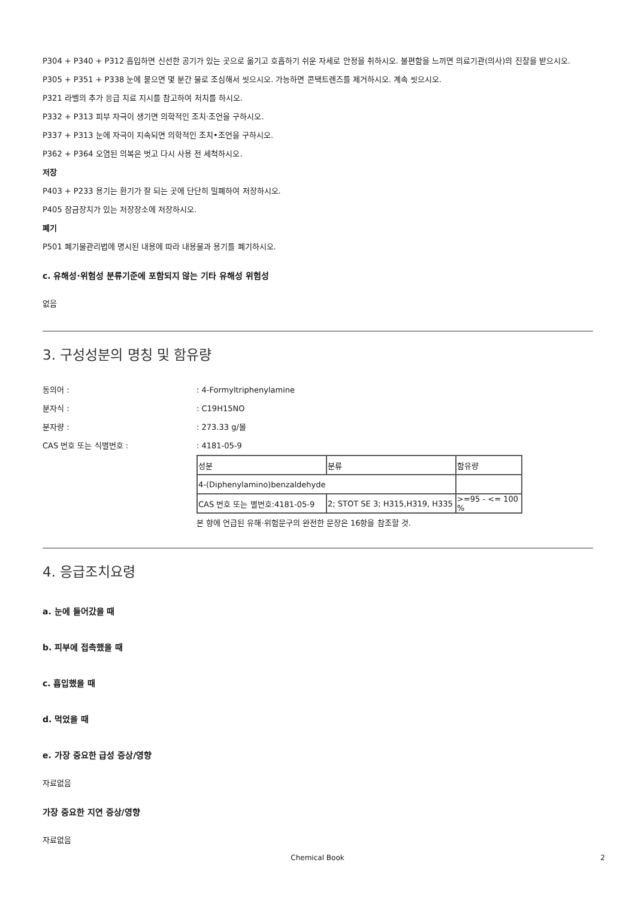P304 + P340 + P312 흡입하면 신선한 공기가 있는 곳으로 옮기고 호흡하기 쉬운 자세로 안정을 취하시오. 불편함을 느끼면 의료기관(의사)의 진찰을 받으시오.
P305 + P351 + P338 눈에 묻으면 몇 분간 물로 조심해서 씻으시오. 가능하면 콘택트렌즈를 제거하시오. 계속 씻으시오.
P321 라벨의 추가 응급 치료 지시를 참고하여 처치를 하시오.
P332 + P313 피부 자극이 생기면 의학적인 조치·조언을 구하시오.
P337 + P313 눈에 자극이 지속되면 의학적인 조치•조언을 구하시오.
P362 + P364 오염된 의복은 벗고 다시 사용 전 세척하시오.
저장
P403 + P233 용기는 환기가 잘 되는 곳에 단단히 밀폐하여 저장하시오.
P405 잠금장치가 있는 저장장소에 저장하시오.
폐기
P501 폐기물관리법에 명시된 내용에 따라 내용물과 용기를 폐기하시오.
c. 유해성·위험성 분류기준에 포함되지 않는 기타 유해성 위험성
없음
3. 구성성분의 명칭 및 함유량
동의어 :: 4-Formyltriphenylamine
분자식 :: C19H15NO
분자량 :: 273.33 g/몰
CAS 번호 또는 식별번호 :: 4181-05-9
| 성분 | 분류 | 함유량 |
| 4-(Diphenylamino)benzaldehyde | | |
| CAS 번호 또는 별번호:4181-05-9 | 2; STOT SE 3; H315,H319, H335 | >=95 - <= 100 % |
본 항에 언급된 유해·위험문구의 완전한 문장은 16항을 참조할 것.
4. 응급조치요령
a. 눈에 들어갔을 때
b. 피부에 접촉했을 때
c. 흡입했을 때
d. 먹었을 때
e. 가장 중요한 급성 증상/영향
자료없음
가장 중요한 지연 증상/영향
자료없음
Chemical Book 2